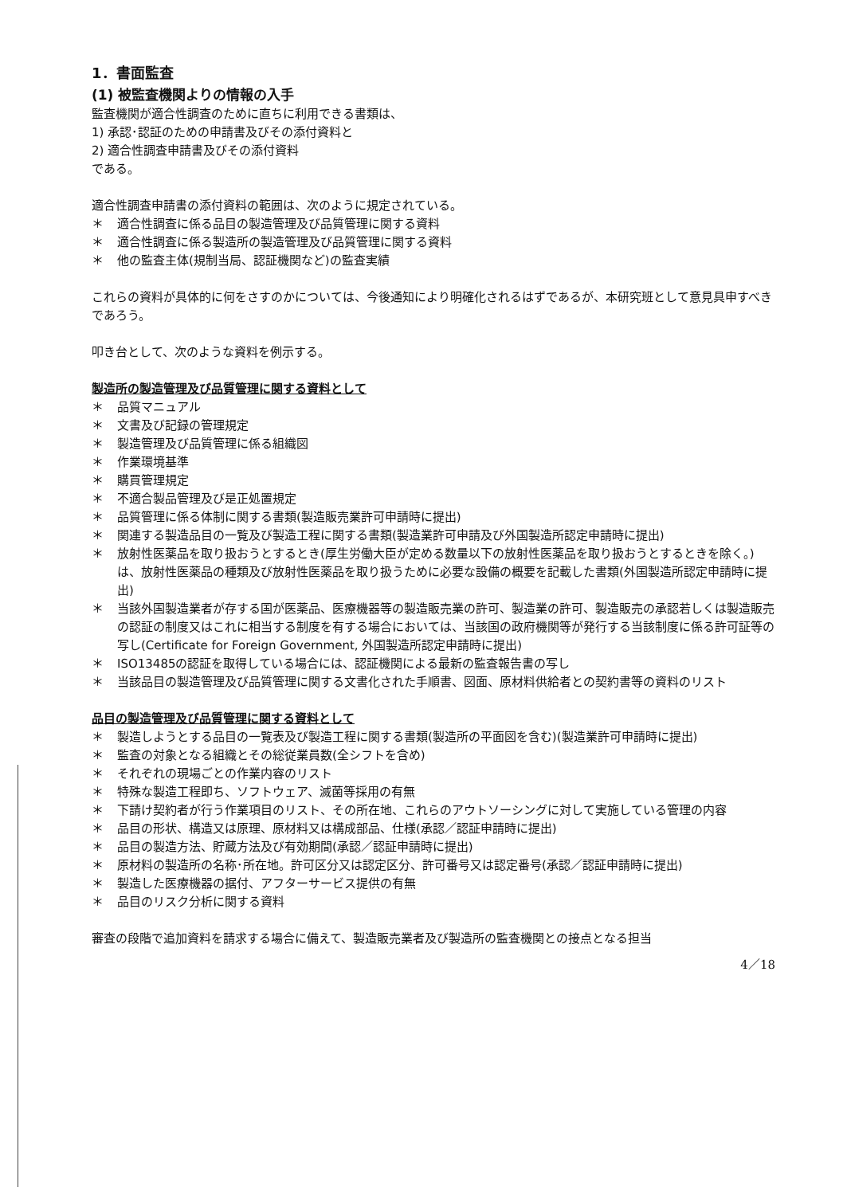1．書面監査
(1) 被監査機関よりの情報の入手
監査機関が適合性調査のために直ちに利用できる書類は、
1) 承認･認証のための申請書及びその添付資料と
2) 適合性調査申請書及びその添付資料
である。
適合性調査申請書の添付資料の範囲は、次のように規定されている。
＊ 適合性調査に係る品目の製造管理及び品質管理に関する資料
＊ 適合性調査に係る製造所の製造管理及び品質管理に関する資料
＊ 他の監査主体(規制当局、認証機関など)の監査実績
これらの資料が具体的に何をさすのかについては、今後通知により明確化されるはずであるが、本研究班として意見具申すべきであろう。
叩き台として、次のような資料を例示する。
製造所の製造管理及び品質管理に関する資料として
＊ 品質マニュアル
＊ 文書及び記録の管理規定
＊ 製造管理及び品質管理に係る組織図
＊ 作業環境基準
＊ 購買管理規定
＊ 不適合製品管理及び是正処置規定
＊ 品質管理に係る体制に関する書類(製造販売業許可申請時に提出)
＊ 関連する製造品目の一覧及び製造工程に関する書類(製造業許可申請及び外国製造所認定申請時に提出)
＊ 放射性医薬品を取り扱おうとするとき(厚生労働大臣が定める数量以下の放射性医薬品を取り扱おうとするときを除く。)は、放射性医薬品の種類及び放射性医薬品を取り扱うために必要な設備の概要を記載した書類(外国製造所認定申請時に提出)
＊ 当該外国製造業者が存する国が医薬品、医療機器等の製造販売業の許可、製造業の許可、製造販売の承認若しくは製造販売の認証の制度又はこれに相当する制度を有する場合においては、当該国の政府機関等が発行する当該制度に係る許可証等の写し(Certificate for Foreign Government, 外国製造所認定申請時に提出)
＊ ISO13485の認証を取得している場合には、認証機関による最新の監査報告書の写し
＊ 当該品目の製造管理及び品質管理に関する文書化された手順書、図面、原材料供給者との契約書等の資料のリスト
品目の製造管理及び品質管理に関する資料として
＊ 製造しようとする品目の一覧表及び製造工程に関する書類(製造所の平面図を含む)(製造業許可申請時に提出)
＊ 監査の対象となる組織とその総従業員数(全シフトを含め)
＊ それぞれの現場ごとの作業内容のリスト
＊ 特殊な製造工程即ち、ソフトウェア、滅菌等採用の有無
＊ 下請け契約者が行う作業項目のリスト、その所在地、これらのアウトソーシングに対して実施している管理の内容
＊ 品目の形状、構造又は原理、原材料又は構成部品、仕様(承認／認証申請時に提出)
＊ 品目の製造方法、貯蔵方法及び有効期間(承認／認証申請時に提出)
＊ 原材料の製造所の名称･所在地。許可区分又は認定区分、許可番号又は認定番号(承認／認証申請時に提出)
＊ 製造した医療機器の据付、アフターサービス提供の有無
＊ 品目のリスク分析に関する資料
審査の段階で追加資料を請求する場合に備えて、製造販売業者及び製造所の監査機関との接点となる担当
4／18